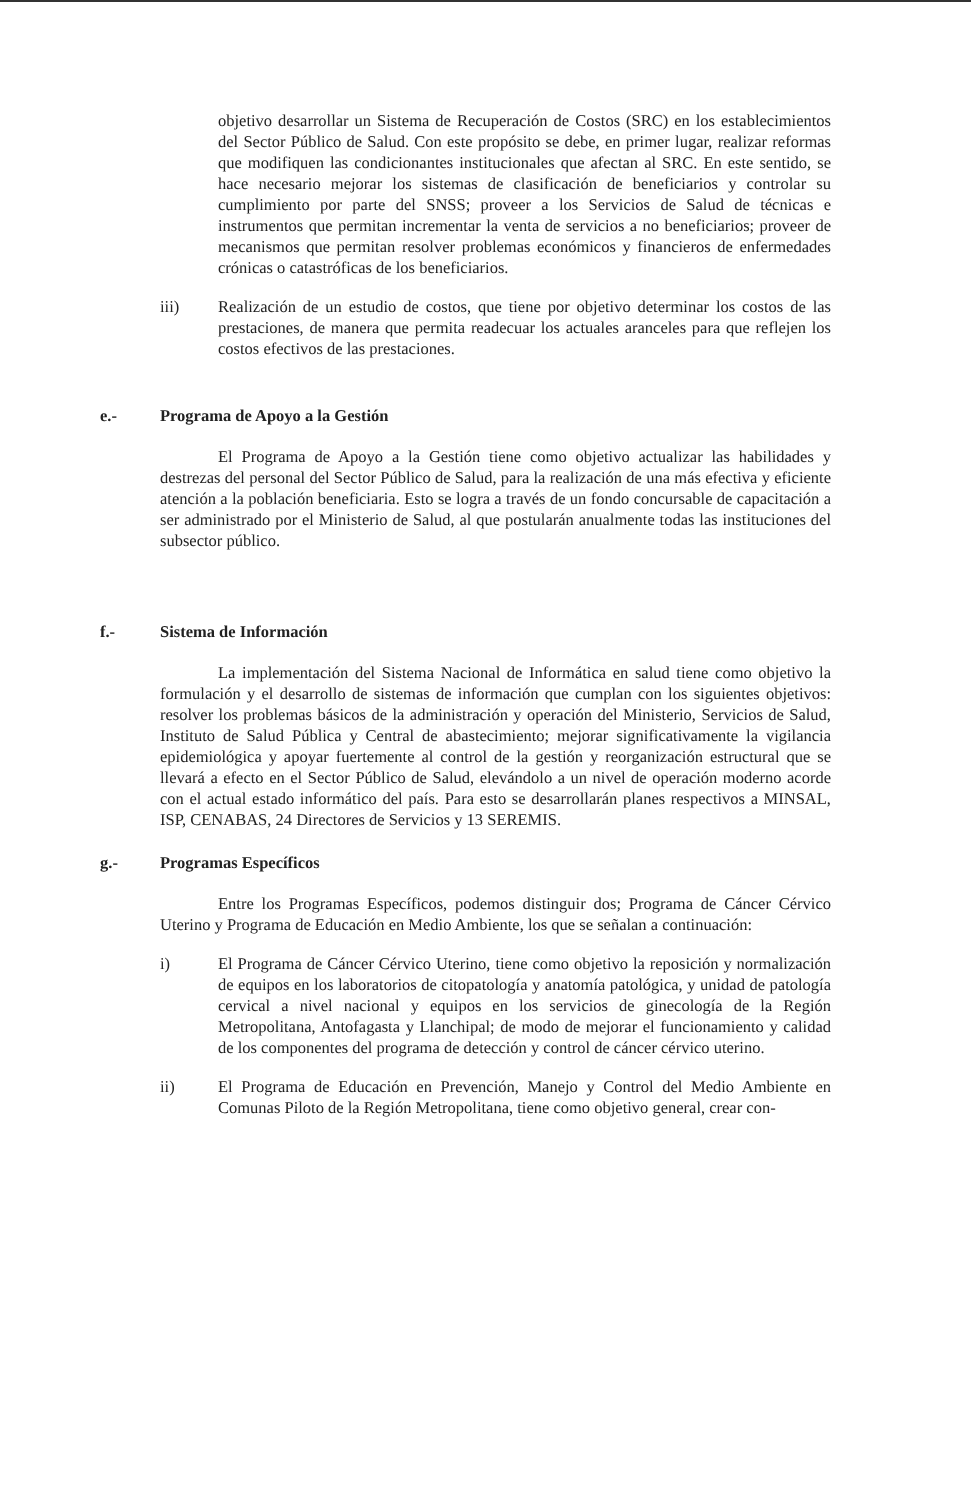objetivo desarrollar un Sistema de Recuperación de Costos (SRC) en los establecimientos del Sector Público de Salud. Con este propósito se debe, en primer lugar, realizar reformas que modifiquen las condicionantes institucionales que afectan al SRC. En este sentido, se hace necesario mejorar los sistemas de clasificación de beneficiarios y controlar su cumplimiento por parte del SNSS; proveer a los Servicios de Salud de técnicas e instrumentos que permitan incrementar la venta de servicios a no beneficiarios; proveer de mecanismos que permitan resolver problemas económicos y financieros de enfermedades crónicas o catastróficas de los beneficiarios.
iii) Realización de un estudio de costos, que tiene por objetivo determinar los costos de las prestaciones, de manera que permita readecuar los actuales aranceles para que reflejen los costos efectivos de las prestaciones.
e.- Programa de Apoyo a la Gestión
El Programa de Apoyo a la Gestión tiene como objetivo actualizar las habilidades y destrezas del personal del Sector Público de Salud, para la realización de una más efectiva y eficiente atención a la población beneficiaria. Esto se logra a través de un fondo concursable de capacitación a ser administrado por el Ministerio de Salud, al que postularán anualmente todas las instituciones del subsector público.
f.- Sistema de Información
La implementación del Sistema Nacional de Informática en salud tiene como objetivo la formulación y el desarrollo de sistemas de información que cumplan con los siguientes objetivos: resolver los problemas básicos de la administración y operación del Ministerio, Servicios de Salud, Instituto de Salud Pública y Central de abastecimiento; mejorar significativamente la vigilancia epidemiológica y apoyar fuertemente al control de la gestión y reorganización estructural que se llevará a efecto en el Sector Público de Salud, elevándolo a un nivel de operación moderno acorde con el actual estado informático del país. Para esto se desarrollarán planes respectivos a MINSAL, ISP, CENABAS, 24 Directores de Servicios y 13 SEREMIS.
g.- Programas Específicos
Entre los Programas Específicos, podemos distinguir dos; Programa de Cáncer Cérvico Uterino y Programa de Educación en Medio Ambiente, los que se señalan a continuación:
i) El Programa de Cáncer Cérvico Uterino, tiene como objetivo la reposición y normalización de equipos en los laboratorios de citopatología y anatomía patológica, y unidad de patología cervical a nivel nacional y equipos en los servicios de ginecología de la Región Metropolitana, Antofagasta y Llanchipal; de modo de mejorar el funcionamiento y calidad de los componentes del programa de detección y control de cáncer cérvico uterino.
ii) El Programa de Educación en Prevención, Manejo y Control del Medio Ambiente en Comunas Piloto de la Región Metropolitana, tiene como objetivo general, crear con-